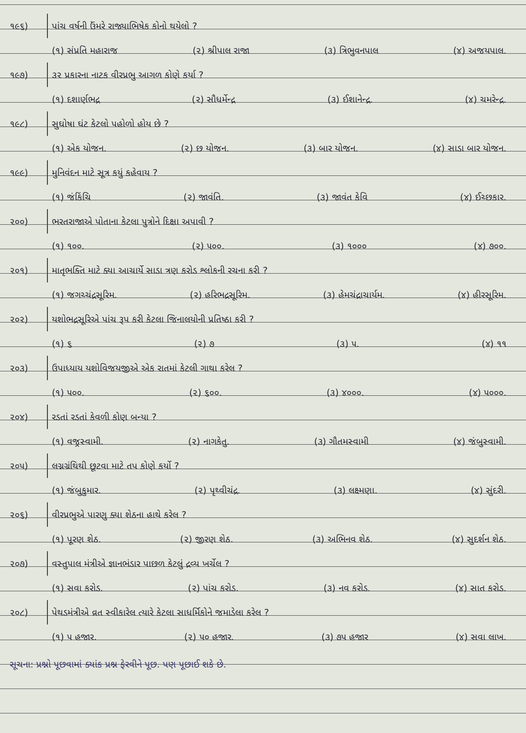૧૯૬) પાંચ વર્ષની ઉંમરે રાજ્યાભિષેક કોનો થયેલો ?
(૧) સંપ્રતિ મહારાજ (૨) શ્રીપાલ રાજા (૩) ત્રિભુવનપાલ (૪) અજયપાલ.
૧૯૭) ૩૨ પ્રકારના નાટક વીરપ્રભુ આગળ કોણે કર્યા ?
(૧) દશાર્ણભદ્ર (૨) સૌધર્મેન્દ્ર (૩) ઈશાનેન્દ્ર. (૪) ચમરેન્દ્ર.
૧૯૮) સુઘોષા ઘંટ કેટલો પહોળો હોય છે ?
(૧) એક યોજન. (૨) છ યોજન. (૩) બાર યોજન. (૪) સાડા બાર યોજન.
૧૯૯) મુનિવંદન માટે સૂત્ર કયું કહેવાય ?
(૧) જંકિંચિ (૨) જાવંતિ. (૩) જાવંત કેવિ (૪) ઈચ્છકાર.
૨૦૦) ભરતરાજાએ પોતાના કેટલા પુત્રોને દિક્ષા અપાવી ?
(૧) ૧૦૦. (૨) ૫૦૦. (૩) ૧૦૦૦ (૪) ૭૦૦.
૨૦૧) માતૃભક્તિ માટે ક્યા આચાર્યે સાડા ત્રણ કરોડ શ્લોકની રચના કરી ?
(૧) જગચ્ચંદ્રસૂરિમ. (૨) હરિભદ્રસૂરિમ. (૩) હેમચંદ્રાચાર્યમ. (૪) હીરસૂરિમ.
૨૦૨) યશોભદ્રસૂરિએ પાંચ રૂપ કરી કેટલા જિનાલયોની પ્રતિષ્ઠા કરી ?
(૧) ૬ (૨) ૭ (૩) ૫. (૪) ૧૧
૨૦૩) ઉપાધ્યાય યશોવિજયજીએ એક રાતમાં કેટલી ગાથા કરેલ ?
(૧) ૫૦૦. (૨) ૬૦૦. (૩) ૪૦૦૦. (૪) ૫૦૦૦.
૨૦૪) રડતાં રડતાં કેવળી કોણ બન્યા ?
(૧) વજ્રસ્વામી. (૨) નાગકેતુ. (૩) ગૌતમસ્વામી (૪) જંબુસ્વામી.
૨૦૫) લગ્નગ્રંથિથી છૂટવા માટે તપ કોણે કર્યો ?
(૧) જંબુકુમાર. (૨) પૃથ્વીચંદ્ર. (૩) લક્ષ્મણા. (૪) સુંદરી.
૨૦૬) વીરપ્રભુએ પારણુ ક્યા શેઠના હાથે કરેલ ?
(૧) પૂરણ શેઠ. (૨) જીરણ શેઠ. (૩) અભિનવ શેઠ. (૪) સુદર્શન શેઠ.
૨૦૭) વસ્તુપાલ મંત્રીએ જ્ઞાનભંડાર પાછળ કેટલું દ્રવ્ય ખર્ચેલ ?
(૧) સવા કરોડ. (૨) પાંચ કરોડ. (૩) નવ કરોડ. (૪) સાત કરોડ.
૨૦૮) પેથડમંત્રીએ વ્રત સ્વીકારેલ ત્યારે કેટલા સાધર્મિકોને જમાડેલા કરેલ ?
(૧) ૫ હજાર. (૨) ૫૦ હજાર. (૩) ૭૫ હજાર (૪) સવા લાખ.
સૂચના: પ્રશ્નો પૂછવામાં ક્યાંક પ્રશ્ન ફેરવીને પૂછ. પણ પૂછાઈ શકે છે.